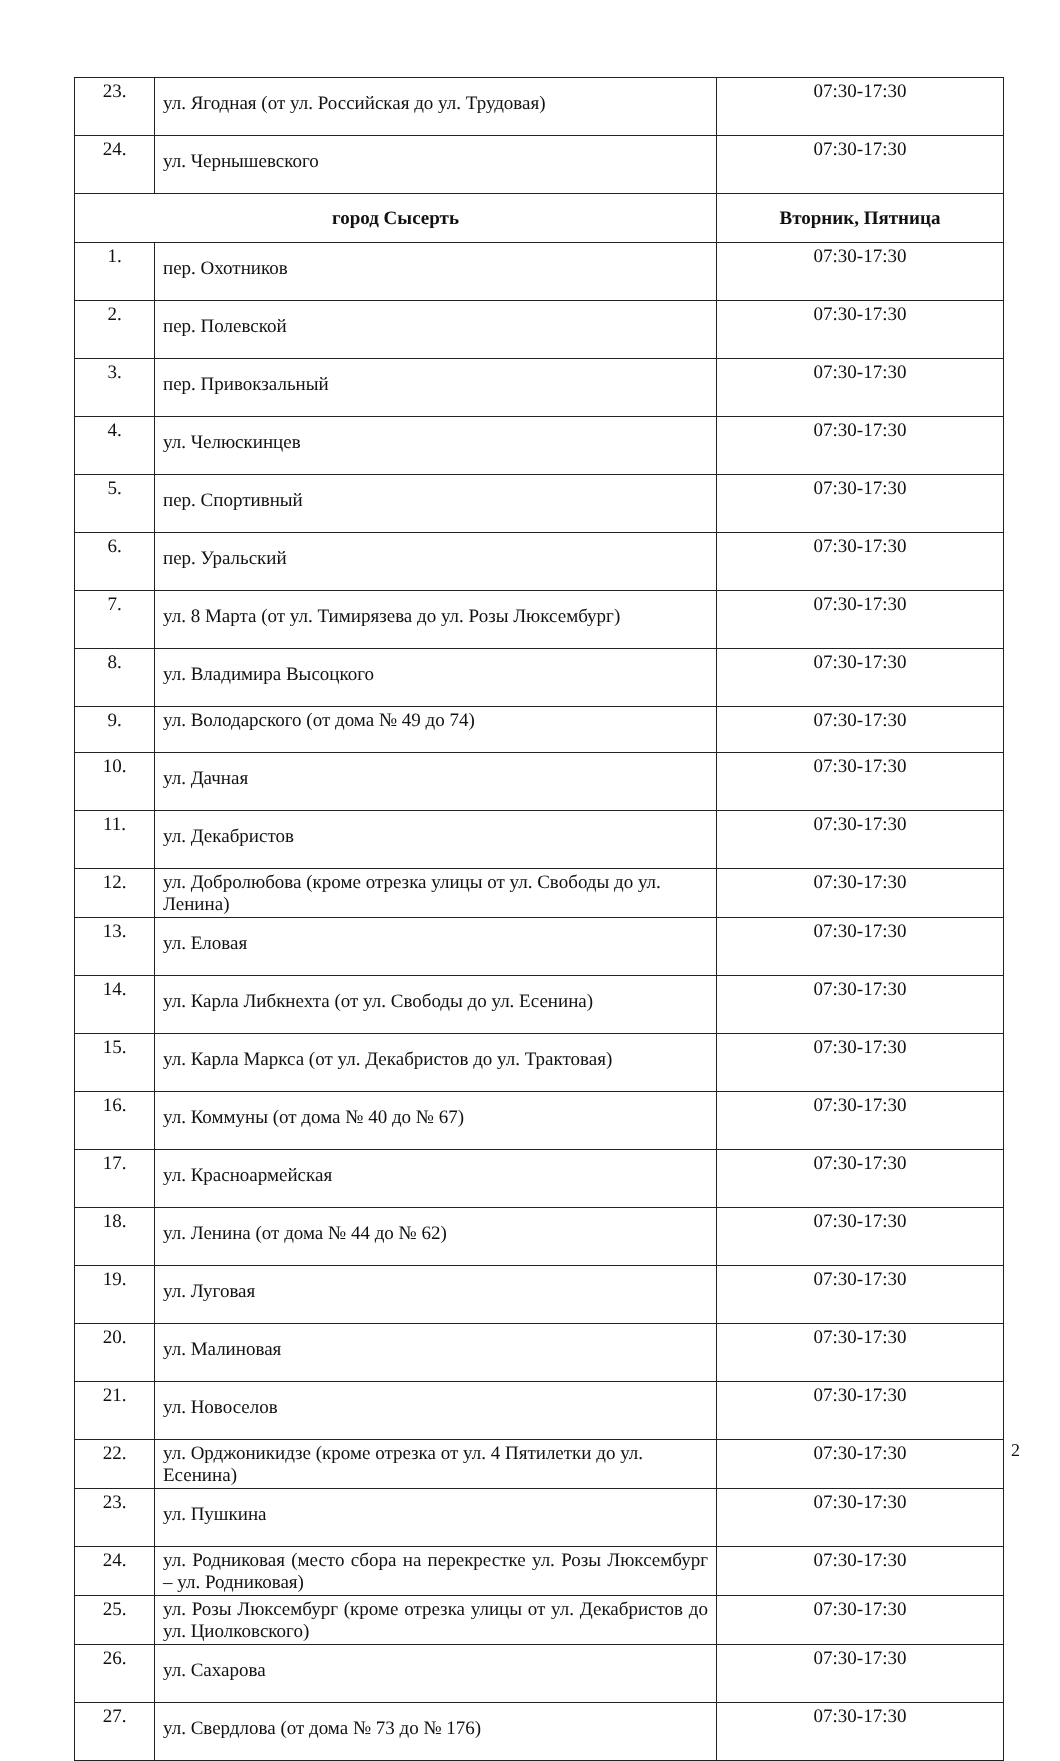| 23. | ул. Ягодная (от ул. Российская до ул. Трудовая) | 07:30-17:30 |
| 24. | ул. Чернышевского | 07:30-17:30 |
| город Сысерть | | Вторник, Пятница |
| 1. | пер. Охотников | 07:30-17:30 |
| 2. | пер. Полевской | 07:30-17:30 |
| 3. | пер. Привокзальный | 07:30-17:30 |
| 4. | ул. Челюскинцев | 07:30-17:30 |
| 5. | пер. Спортивный | 07:30-17:30 |
| 6. | пер. Уральский | 07:30-17:30 |
| 7. | ул. 8 Марта (от ул. Тимирязева до ул. Розы Люксембург) | 07:30-17:30 |
| 8. | ул. Владимира Высоцкого | 07:30-17:30 |
| 9. | ул. Володарского (от дома № 49 до 74) | 07:30-17:30 |
| 10. | ул. Дачная | 07:30-17:30 |
| 11. | ул. Декабристов | 07:30-17:30 |
| 12. | ул. Добролюбова (кроме отрезка улицы от ул. Свободы до ул. Ленина) | 07:30-17:30 |
| 13. | ул. Еловая | 07:30-17:30 |
| 14. | ул. Карла Либкнехта (от ул. Свободы до ул. Есенина) | 07:30-17:30 |
| 15. | ул. Карла Маркса (от ул. Декабристов до ул. Трактовая) | 07:30-17:30 |
| 16. | ул. Коммуны (от дома № 40 до № 67) | 07:30-17:30 |
| 17. | ул. Красноармейская | 07:30-17:30 |
| 18. | ул. Ленина (от дома № 44 до № 62) | 07:30-17:30 |
| 19. | ул. Луговая | 07:30-17:30 |
| 20. | ул. Малиновая | 07:30-17:30 |
| 21. | ул. Новоселов | 07:30-17:30 |
| 22. | ул. Орджоникидзе (кроме отрезка от ул. 4 Пятилетки до ул. Есенина) | 07:30-17:30 |
| 23. | ул. Пушкина | 07:30-17:30 |
| 24. | ул. Родниковая (место сбора на перекрестке ул. Розы Люксембург – ул. Родниковая) | 07:30-17:30 |
| 25. | ул. Розы Люксембург (кроме отрезка улицы от ул. Декабристов до ул. Циолковского) | 07:30-17:30 |
| 26. | ул. Сахарова | 07:30-17:30 |
| 27. | ул. Свердлова (от дома № 73 до № 176) | 07:30-17:30 |
2